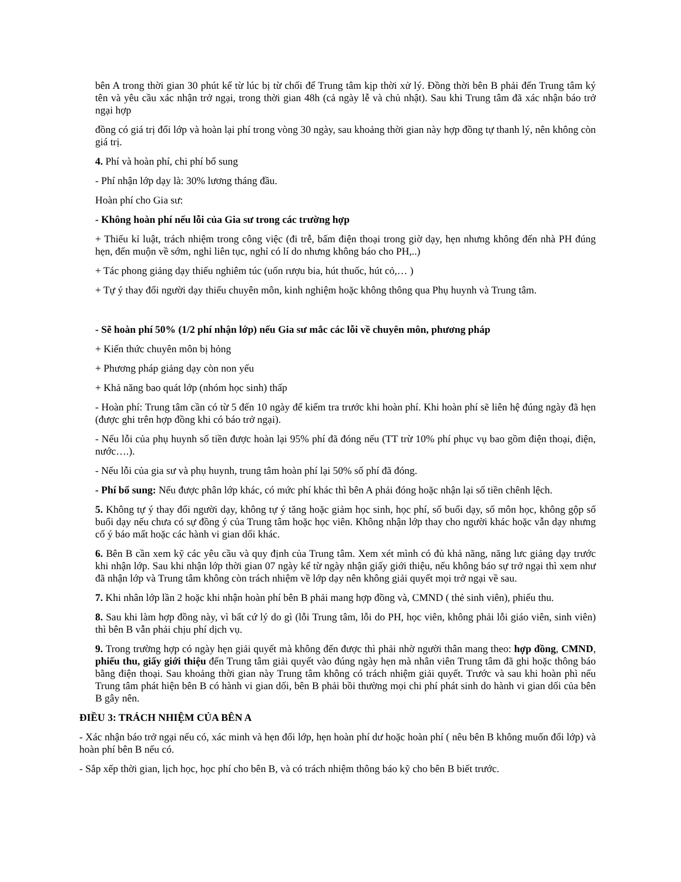bên A trong thời gian 30 phút kể từ lúc bị từ chối để Trung tâm kịp thời xử lý. Đồng thời bên B phải đến Trung tâm ký tên và yêu cầu xác nhận trở ngại, trong thời gian 48h (cả ngày lễ và chủ nhật). Sau khi Trung tâm đã xác nhận báo trở ngại hợp
đồng có giá trị đổi lớp và hoàn lại phí trong vòng 30 ngày, sau khoảng thời gian này hợp đồng tự thanh lý, nên không còn giá trị.
4. Phí và hoàn phí, chi phí bổ sung
- Phí nhận lớp dạy là: 30% lương tháng đầu.
Hoàn phí cho Gia sư:
- Không hoàn phí nếu lỗi của Gia sư trong các trường hợp
+ Thiếu kỉ luật, trách nhiệm trong công việc (đi trễ, bấm điện thoại trong giờ dạy, hẹn nhưng không đến nhà PH đúng hẹn, đến muộn về sớm, nghỉ liên tục, nghỉ có lí do nhưng không báo cho PH,..)
+ Tác phong giảng dạy thiếu nghiêm túc (uốn rượu bia, hút thuốc, hút cỏ,… )
+ Tự ý thay đổi người dạy thiếu chuyên môn, kinh nghiệm hoặc không thông qua Phụ huynh và Trung tâm.
- Sẽ hoàn phí 50% (1/2 phí nhận lớp) nếu Gia sư mắc các lỗi về chuyên môn, phương pháp
+ Kiến thức chuyên môn bị hỏng
+ Phương pháp giảng dạy còn non yếu
+ Khả năng bao quát lớp (nhóm học sinh) thấp
- Hoàn phí: Trung tâm cần có từ 5 đến 10 ngày để kiểm tra trước khi hoàn phí. Khi hoàn phí sẽ liên hệ đúng ngày đã hẹn (được ghi trên hợp đồng khi có báo trở ngại).
- Nếu lỗi của phụ huynh số tiền được hoàn lại 95% phí đã đóng nếu (TT trừ 10% phí phục vụ bao gồm điện thoại, điện, nước….).
- Nếu lỗi của gia sư và phụ huynh, trung tâm hoàn phí lại 50% số phí đã đóng.
- Phí bổ sung: Nếu được phân lớp khác, có mức phí khác thì bên A phải đóng hoặc nhận lại số tiền chênh lệch.
5. Không tự ý thay đổi người dạy, không tự ý tăng hoặc giảm học sinh, học phí, số buổi dạy, số môn học, không gộp số buổi dạy nếu chưa có sự đồng ý của Trung tâm hoặc học viên. Không nhận lớp thay cho người khác hoặc vẫn dạy nhưng cố ý báo mất hoặc các hành vi gian dối khác.
6. Bên B cần xem kỹ các yêu cầu và quy định của Trung tâm. Xem xét mình có đủ khả năng, năng lưc giảng dạy trước khi nhận lớp. Sau khi nhận lớp thời gian 07 ngày kể từ ngày nhận giấy giới thiệu, nếu không báo sự trở ngại thì xem như đã nhận lớp và Trung tâm không còn trách nhiệm về lớp dạy nên không giải quyết mọi trở ngại về sau.
7. Khi nhân lớp lần 2 hoặc khi nhận hoàn phí bên B phải mang hợp đồng và, CMND ( thẻ sinh viên), phiếu thu.
8. Sau khi làm hợp đồng này, vì bất cứ lý do gì (lỗi Trung tâm, lỗi do PH, học viên, không phải lỗi giáo viên, sinh viên) thì bên B vẫn phải chịu phí dịch vụ.
9. Trong trường hợp có ngày hẹn giải quyết mà không đến được thì phải nhờ người thân mang theo: hợp đồng, CMND, phiếu thu, giấy giới thiệu đến Trung tâm giải quyết vào đúng ngày hẹn mà nhân viên Trung tâm đã ghi hoặc thông báo bằng điện thoại. Sau khoảng thời gian này Trung tâm không có trách nhiệm giải quyết. Trước và sau khi hoàn phì nếu Trung tâm phát hiện bên B có hành vi gian dối, bên B phải bồi thường mọi chi phí phát sinh do hành vi gian dối của bên B gây nên.
ĐIỀU 3: TRÁCH NHIỆM CỦA BÊN A
- Xác nhận báo trở ngại nếu có, xác minh và hẹn đổi lớp, hẹn hoàn phí dư hoặc hoàn phí ( nêu bên B không muốn đổi lớp) và hoàn phí bên B nếu có.
- Sắp xếp thời gian, lịch học, học phí cho bên B, và có trách nhiệm thông báo kỹ cho bên B biết trước.